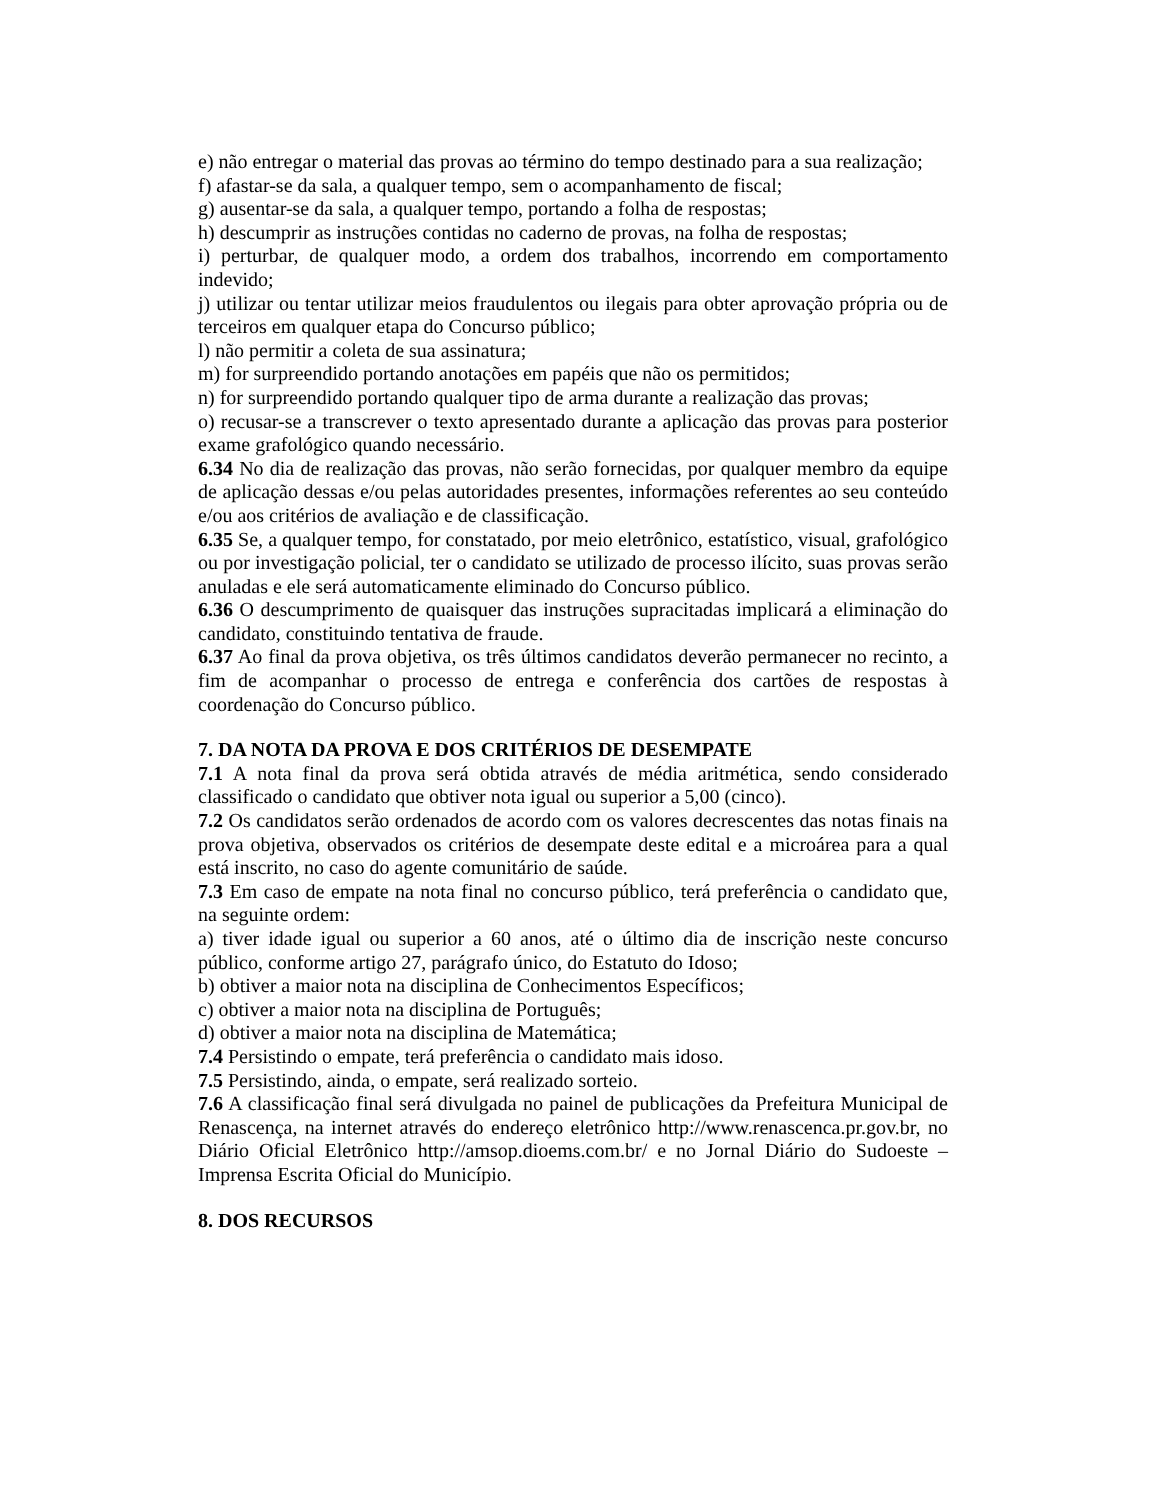e) não entregar o material das provas ao término do tempo destinado para a sua realização;
f) afastar-se da sala, a qualquer tempo, sem o acompanhamento de fiscal;
g) ausentar-se da sala, a qualquer tempo, portando a folha de respostas;
h) descumprir as instruções contidas no caderno de provas, na folha de respostas;
i) perturbar, de qualquer modo, a ordem dos trabalhos, incorrendo em comportamento indevido;
j) utilizar ou tentar utilizar meios fraudulentos ou ilegais para obter aprovação própria ou de terceiros em qualquer etapa do Concurso público;
l) não permitir a coleta de sua assinatura;
m) for surpreendido portando anotações em papéis que não os permitidos;
n) for surpreendido portando qualquer tipo de arma durante a realização das provas;
o) recusar-se a transcrever o texto apresentado durante a aplicação das provas para posterior exame grafológico quando necessário.
6.34 No dia de realização das provas, não serão fornecidas, por qualquer membro da equipe de aplicação dessas e/ou pelas autoridades presentes, informações referentes ao seu conteúdo e/ou aos critérios de avaliação e de classificação.
6.35 Se, a qualquer tempo, for constatado, por meio eletrônico, estatístico, visual, grafológico ou por investigação policial, ter o candidato se utilizado de processo ilícito, suas provas serão anuladas e ele será automaticamente eliminado do Concurso público.
6.36 O descumprimento de quaisquer das instruções supracitadas implicará a eliminação do candidato, constituindo tentativa de fraude.
6.37 Ao final da prova objetiva, os três últimos candidatos deverão permanecer no recinto, a fim de acompanhar o processo de entrega e conferência dos cartões de respostas à coordenação do Concurso público.
7. DA NOTA DA PROVA E DOS CRITÉRIOS DE DESEMPATE
7.1 A nota final da prova será obtida através de média aritmética, sendo considerado classificado o candidato que obtiver nota igual ou superior a 5,00 (cinco).
7.2 Os candidatos serão ordenados de acordo com os valores decrescentes das notas finais na prova objetiva, observados os critérios de desempate deste edital e a microárea para a qual está inscrito, no caso do agente comunitário de saúde.
7.3 Em caso de empate na nota final no concurso público, terá preferência o candidato que, na seguinte ordem:
a) tiver idade igual ou superior a 60 anos, até o último dia de inscrição neste concurso público, conforme artigo 27, parágrafo único, do Estatuto do Idoso;
b) obtiver a maior nota na disciplina de Conhecimentos Específicos;
c) obtiver a maior nota na disciplina de Português;
d) obtiver a maior nota na disciplina de Matemática;
7.4 Persistindo o empate, terá preferência o candidato mais idoso.
7.5 Persistindo, ainda, o empate, será realizado sorteio.
7.6 A classificação final será divulgada no painel de publicações da Prefeitura Municipal de Renascença, na internet através do endereço eletrônico http://www.renascenca.pr.gov.br, no Diário Oficial Eletrônico http://amsop.dioems.com.br/ e no Jornal Diário do Sudoeste – Imprensa Escrita Oficial do Município.
8. DOS RECURSOS